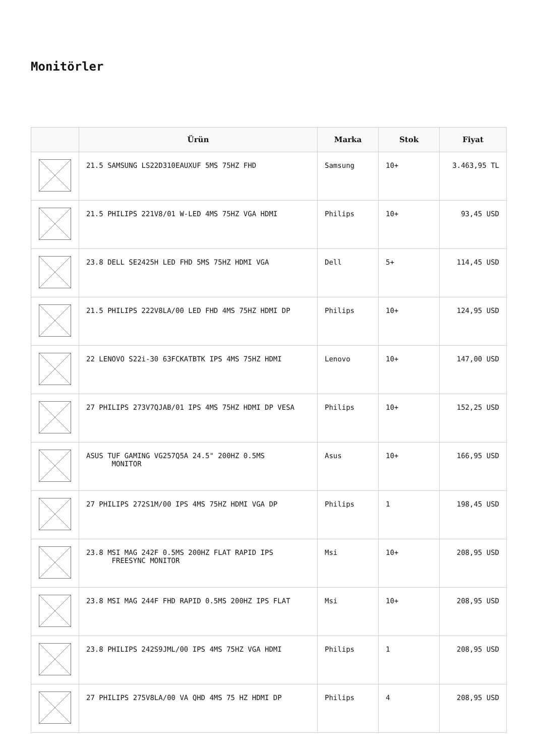Monitörler
| | Ürün | Marka | Stok | Fiyat |
| --- | --- | --- | --- | --- |
| | 21.5 SAMSUNG LS22D310EAUXUF 5MS 75HZ FHD | Samsung | 10+ | 3.463,95 TL |
| | 21.5 PHILIPS 221V8/01 W-LED 4MS 75HZ VGA HDMI | Philips | 10+ | 93,45 USD |
| | 23.8 DELL SE2425H LED FHD 5MS 75HZ HDMI VGA | Dell | 5+ | 114,45 USD |
| | 21.5 PHILIPS 222V8LA/00 LED FHD 4MS 75HZ HDMI DP | Philips | 10+ | 124,95 USD |
| | 22 LENOVO S22i-30 63FCKATBTK IPS 4MS 75HZ HDMI | Lenovo | 10+ | 147,00 USD |
| | 27 PHILIPS 273V7QJAB/01 IPS 4MS 75HZ HDMI DP VESA | Philips | 10+ | 152,25 USD |
| | ASUS TUF GAMING VG257Q5A 24.5" 200HZ 0.5MS MONITOR | Asus | 10+ | 166,95 USD |
| | 27 PHILIPS 272S1M/00 IPS 4MS 75HZ HDMI VGA DP | Philips | 1 | 198,45 USD |
| | 23.8 MSI MAG 242F 0.5MS 200HZ FLAT RAPID IPS FREESYNC MONITOR | Msi | 10+ | 208,95 USD |
| | 23.8 MSI MAG 244F FHD RAPID 0.5MS 200HZ IPS FLAT | Msi | 10+ | 208,95 USD |
| | 23.8 PHILIPS 242S9JML/00 IPS 4MS 75HZ VGA HDMI | Philips | 1 | 208,95 USD |
| | 27 PHILIPS 275V8LA/00 VA QHD 4MS 75 HZ HDMI DP | Philips | 4 | 208,95 USD |